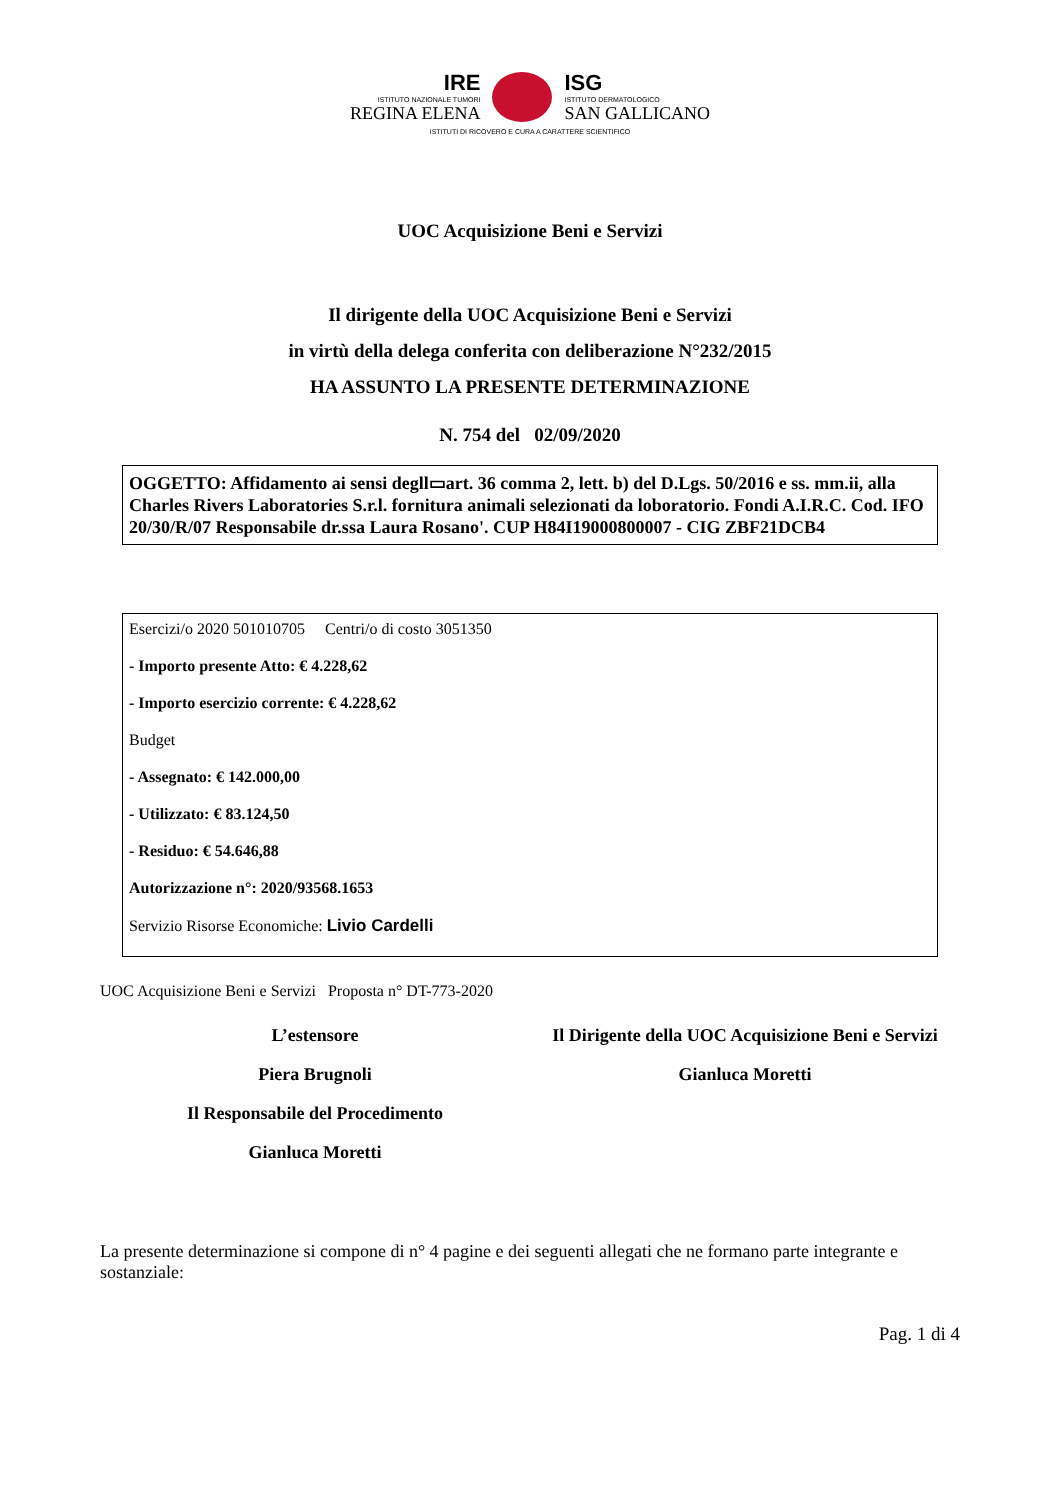IRE
ISTITUTO NAZIONALE TUMORI
REGINA ELENA
ISG
ISTITUTO DERMATOLOGICO
SAN GALLICANO
ISTITUTI DI RICOVERO E CURA A CARATTERE SCIENTIFICO
UOC Acquisizione Beni e Servizi
Il dirigente della UOC Acquisizione Beni e Servizi
in virtù della delega conferita con deliberazione N°232/2015
HA ASSUNTO LA PRESENTE DETERMINAZIONE
N. 754 del 02/09/2020
OGGETTO: Affidamento ai sensi degll▭art. 36 comma 2, lett. b) del D.Lgs. 50/2016 e ss. mm.ii, alla Charles Rivers Laboratories S.r.l. fornitura animali selezionati da loboratorio. Fondi A.I.R.C. Cod. IFO 20/30/R/07 Responsabile dr.ssa Laura Rosano'. CUP H84I19000800007 - CIG ZBF21DCB4
Esercizi/o 2020 501010705 Centri/o di costo 3051350
- Importo presente Atto: € 4.228,62
- Importo esercizio corrente: € 4.228,62
Budget
- Assegnato: € 142.000,00
- Utilizzato: € 83.124,50
- Residuo: € 54.646,88
Autorizzazione n°: 2020/93568.1653
Servizio Risorse Economiche: Livio Cardelli
UOC Acquisizione Beni e Servizi Proposta n° DT-773-2020
L’estensore
Piera Brugnoli
Il Responsabile del Procedimento
Gianluca Moretti
Il Dirigente della UOC Acquisizione Beni e Servizi
Gianluca Moretti
La presente determinazione si compone di n° 4 pagine e dei seguenti allegati che ne formano parte integrante e sostanziale:
Pag. 1 di 4